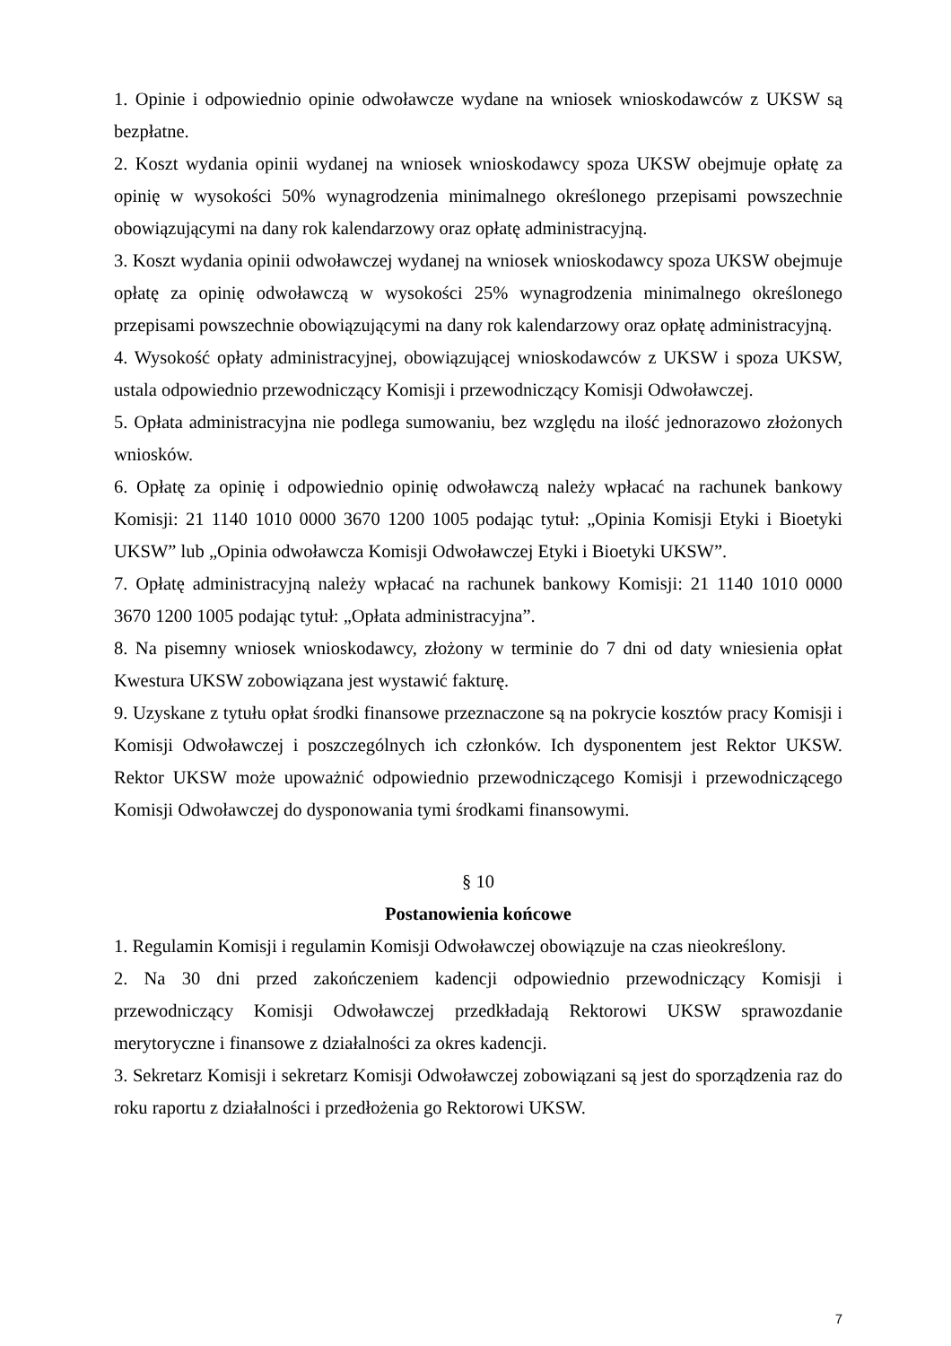1. Opinie i odpowiednio opinie odwoławcze wydane na wniosek wnioskodawców z UKSW są bezpłatne.
2. Koszt wydania opinii wydanej na wniosek wnioskodawcy spoza UKSW obejmuje opłatę za opinię w wysokości 50% wynagrodzenia minimalnego określonego przepisami powszechnie obowiązującymi na dany rok kalendarzowy oraz opłatę administracyjną.
3. Koszt wydania opinii odwoławczej wydanej na wniosek wnioskodawcy spoza UKSW obejmuje opłatę za opinię odwoławczą w wysokości 25% wynagrodzenia minimalnego określonego przepisami powszechnie obowiązującymi na dany rok kalendarzowy oraz opłatę administracyjną.
4. Wysokość opłaty administracyjnej, obowiązującej wnioskodawców z UKSW i spoza UKSW, ustala odpowiednio przewodniczący Komisji i przewodniczący Komisji Odwoławczej.
5. Opłata administracyjna nie podlega sumowaniu, bez względu na ilość jednorazowo złożonych wniosków.
6. Opłatę za opinię i odpowiednio opinię odwoławczą należy wpłacać na rachunek bankowy Komisji: 21 1140 1010 0000 3670 1200 1005 podając tytuł: „Opinia Komisji Etyki i Bioetyki UKSW” lub „Opinia odwoławcza Komisji Odwoławczej Etyki i Bioetyki UKSW”.
7. Opłatę administracyjną należy wpłacać na rachunek bankowy Komisji: 21 1140 1010 0000 3670 1200 1005 podając tytuł: „Opłata administracyjna”.
8. Na pisemny wniosek wnioskodawcy, złożony w terminie do 7 dni od daty wniesienia opłat Kwestura UKSW zobowiązana jest wystawić fakturę.
9. Uzyskane z tytułu opłat środki finansowe przeznaczone są na pokrycie kosztów pracy Komisji i Komisji Odwoławczej i poszczególnych ich członków. Ich dysponentem jest Rektor UKSW. Rektor UKSW może upoważnić odpowiednio przewodniczącego Komisji i przewodniczącego Komisji Odwoławczej do dysponowania tymi środkami finansowymi.
§ 10
Postanowienia końcowe
1. Regulamin Komisji i regulamin Komisji Odwoławczej obowiązuje na czas nieokreślony.
2. Na 30 dni przed zakończeniem kadencji odpowiednio przewodniczący Komisji i przewodniczący Komisji Odwoławczej przedkładają Rektorowi UKSW sprawozdanie merytoryczne i finansowe z działalności za okres kadencji.
3. Sekretarz Komisji i sekretarz Komisji Odwoławczej zobowiązani są jest do sporządzenia raz do roku raportu z działalności i przedłożenia go Rektorowi UKSW.
7